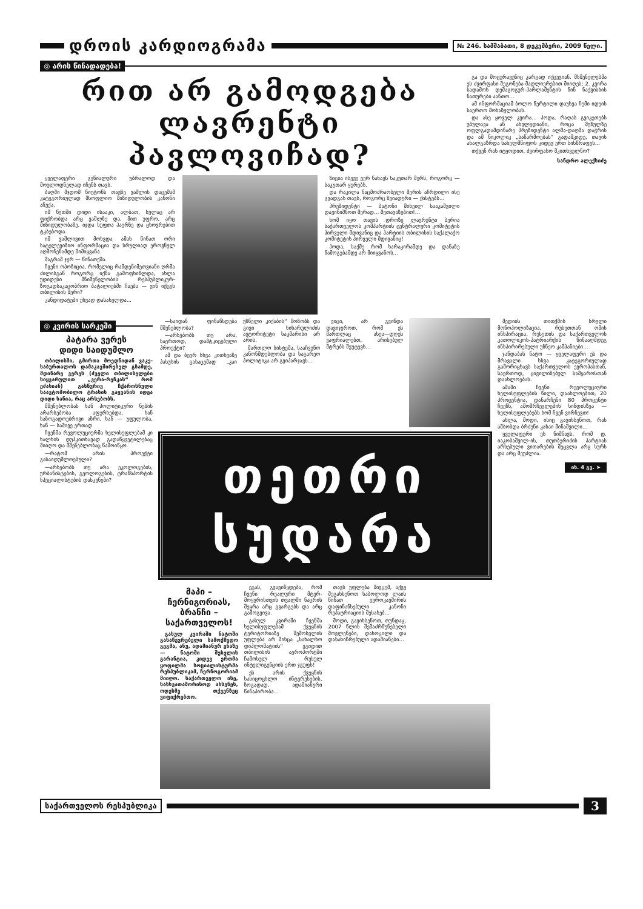დროის კარდიოგრამა
№ 246. სამშაბათი, 8 დეკემბერი, 2009 წელი.
◎ არის წინადადება!
რით არ გამოდგება
ლავრენტი პავლოვიჩად?
ყველაფერი გენიალური უბრალოდ და მოულოდნელად იჩენს თავს.
ბაღში მჯდომ ნიუტონს თავზე ვაშლის დაცემამ კატეგორიულად მსოფლიო მიზიდულობის კანონი აჩუქა.
იმ წუთში დიდი ისააკი, ალბათ, სულაც არ ფიქრობდა არც ვაშლზე და, მით უფრო, არც მიზიდულობაზე. იჯდა სუფთა ჰაერზე და ცხოვრებით ტკბებოდა.
იმ ვაშლივით მოხვდა ამას წინათ ორი სატელევიზიო ინფორმაცია და სრულიად ეროვნულ აღმოჩენამდე მიმიყვანა.
მაგრამ ჯერ — წინათქმა.
ჩვენი ოპოზიცია, რომელიც რამდენიმეთვიანი ღრმა ძილისგან როგორც იქნა გამოფხიზლდა, ახლა უდიდესი მნიშვნელობის რესპუბლიკურ-ზოგადსაკაცობრიო ბატალიებში ჩაება — ვინ იქცეს თბილისის მერი?
კანდიდატები უხვად დასახელდა...
ზიცია ისევე ვერ ნახავს საკუთარ მერს, როგორც — საკუთარ ყურებს.
და რაკილა ნაცმოძრაობელი მერის აჩრდილი ისე გვადგას თავს, როგორც ზვიადური — ქისტებს...
პრეზიდენტი — ბატონი მიხეილ სააკაშვილი დავინიშნოთ მერად... შეთავაზებით!...
ხომ იყო თავის დროზე ლავრენტი ბერია საქართველოს კომპარტიის ცენტრალური კომიტეტის პირველი მდივანიც და პარტიის თბილისის საქალაქო კომიტეტის პირველი მდივანიც!
ჰოდა, საქმე რომ ხარაკირამდე და დანაზე წამოგებამდე არ მიიყვანოს...
გა და მოცურავენიც კარგად იქცევიან. მსმენელებმა ეს ძვირფასი შეგონება მადლიერებით მიიღეს; 2. კვირა სადამოს დემაგოგურ-პარლამენტის წინ ნაქვისხის ნათურები აანთო...
ამ ინფორმაციამ ბოლო წერტილი დაუსვა ჩემი იდეის საერთო მოხაზულობას.
და ასე ყოველ კვირა... ჰოდა, რაღას გვიკეთებს უბულავა ან ახვლედიანი, როცა მუზულზე ოფლგადამდინარე პრეზიდენტი ალმა-დაღმა დაჭრის და ამ ნიკოლიკ „საწარმოებას“ გადამკიდე, თავის ახალგაზრდა სახელმწიფოს კიდევ ერთ სისწრაფეს...
თქვენ რას იტყოდით, ძვირფასო მკითხველნო?
სანდრო ალექსიძე
◎ კვირის სარკეში
პატარა ვერეს
დიდი საიდუმლო
თბილისში, გმირთა მოედნიდან ვაკე-საბურთალოს დამაკავშირებელ გზამდე, მდინარე ვერეს (ძველი თბილისელები სიყვარულით „ვერა-რეჩკას“ რომ ეძახიან) გასწვრივ ჩქაროსნული საავტომობილო ტრასის გაყვანის იდეა დიდი ხანია, რაც არსებობს.
მშენებლობას ხან პოლიტიკური ნების არარსებობა აფერხებდა, ხან საზოგადოებრივი აზრი, ხან — უფულობა, ხან — სამივე ერთად.
ჩვენმა რევოლუციურმა ხელისუფლებამ კი ხალხის დუჰკითხავად გადაწყვეტილებაც მიიღო და მშენებლობაც წამოიწყო.
—რატომ არის პროექტი გასაიდუმლოებული?
—არსებობს თუ არა ეკოლოგების, ურბანისტების, გეოლოგების, ტრანსპორტის სპეციალისტების დასკვნები?
—საიდან ფინანსდება მშენებლობა?
—არსებობს თუ არა, საერთოდ, დამტკიცებული პროექტი?
ამ და ბევრ სხვა კითხვაზე პასუხის გასაცემად „კაი უზნელი კიქაბის“ შოზობს და გივი სიხარულიძის ავტორიტეტი საკმარისი არ არის.
მართლო სისტემა, სააჩვენო კანონმდებლობა და საგარეო პოლიტიკა არ გვიპარჯავს...
ვიცი, არ გვინდა დავიჯეროთ, რომ ეს მართლაც ასეა—დღეს ვაფრიალებთ, არისებულ მტრებს შეუტევს...
თეთრი სუდარა
მაპი –
ჩერნიგორიას, ბრანჩი –
საქართველოს!
გასულ კვირაში ნატოში გასაწევრებელი სამოქმედო გეგმა, ანუ, ადამიანურ ენაზე — ნატოში შესვლის გარანტია, კიდევ ერთმა ყოფილმა სოციალისტურმა რესპუბლიკამ, ჩერნოგორიამ მიიღო. საქართველო ისე, სასხვათაშორისოდ ახსენეს, ოდესმე თქვენზეც ვიფიქრებთო.
ეგას, გვავიწყდება, რომ ჩვენი რეალური მტერ-მოყვრისთვის თვალში ნაცრის შეყრა არც გვარგებს და არც გამოგვივა.
გასულ კვირაში ჩვენმა ხელისუფლებამ ქვეყნის ტერიტორიაზე შემოსვლის უფლება არ მისცა „სახალხო დიპლომატიის“ ეგიდით თბილისის აეროპორტში ჩამოსულ რუსულ ინტელიგენციის ერთ ჯგუფს!
ეს არის ქვეყნის სასიცოცხლო ინტერესების, ზოგადად, ადამიანური წინაპირობა...
თავს უფლება მივცემ, აქვე შეგახსენოთ საბოლოდ ლაის წინათ ევროკავშირის დაფინანსებული კანონი რეპატრიაციის შესახებ...
მოდი, გავიხსენოთ, თუნდაც, 2007 წლის შემაძრწუნებელი მოვლენები, დახოცილი და დასახიჩრებული ადამიანები...
მედიის თითქმის სრული მონოპოლიზაცია, რუსეთთან ომის ინსპირაცია, რუსეთის და საქართველოს კათოლიკოს-პატრიარქის წინააღმდეგ ინსპირირებული უზნეო კამპანიები...
ჯანდაბას ნატო — ყველაფერი ეს და მრავალი სხვა კატეგორიულად გამორიცხავს საქართველოს ევროპასთან, საერთოდ, ცივილიზებულ სამყაროსთან დაახლოებას.
ამაში ჩვენი რევოლუციური ხელისუფლების წილი, დაახლოებით, 20 პროცენტია, დანარჩენი 80 პროცენტი ჩვენს, ამომრჩევლების სინდისზეა — ხელისუფლებებს ხომ ჩვენ ვირჩევთ!
ახლა, მოდი, ისიც გავიხსენოთ, რას ამბობდა ბრძენი კახაი მინაშვილი...
ყველაფერი ეს ნიშნავს, რომ დ. იაკობაშვილ-ის, თუთბერიძის პარტიას არსებული ვითარების შეცვლა არც სურს და არც შეუძლია.
იხ. 4 გვ. ➤
საქართველოს რესპუბლიკა 3